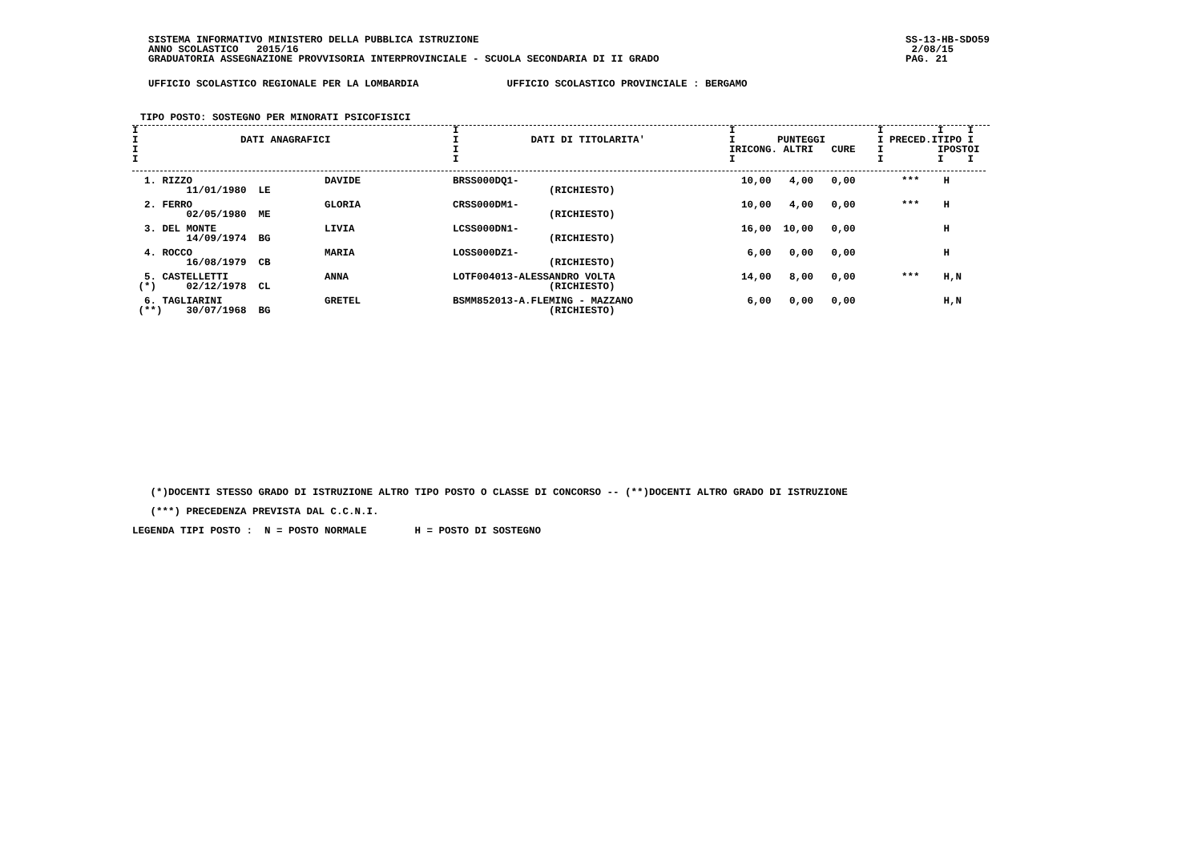SISTEMA INFORMATIVO MINISTERO DELLA PUBBLICA ISTRUZIONE
ANNO SCOLASTICO   2015/16
GRADUATORIA ASSEGNAZIONE PROVVISORIA INTERPROVINCIALE - SCUOLA SECONDARIA DI II GRADO
SS-13-HB-SDO59
 2/08/15
PAG. 21
UFFICIO SCOLASTICO REGIONALE PER LA LOMBARDIA UFFICIO SCOLASTICO PROVINCIALE : BERGAMO
TIPO POSTO: SOSTEGNO PER MINORATI PSICOFISICI
| I I DATI ANAGRAFICI I I | I I DATI DI TITOLARITA' I I | I I PUNTEGGI IRICONG. ALTRI CURE I | I I I I PRECED.ITIPO I I IPOSTOI I I I |
| --- | --- | --- | --- |
| 1. RIZZO DAVIDE 11/01/1980 LE | BRSS000DQ1- (RICHIESTO) | 10,00 4,00 0,00 | *** H |
| 2. FERRO GLORIA 02/05/1980 ME | CRSS000DM1- (RICHIESTO) | 10,00 4,00 0,00 | *** H |
| 3. DEL MONTE LIVIA 14/09/1974 BG | LCSS000DN1- (RICHIESTO) | 16,00 10,00 0,00 | H |
| 4. ROCCO MARIA 16/08/1979 CB | LOSS000DZ1- (RICHIESTO) | 6,00 0,00 0,00 | H |
| 5. CASTELLETTI ANNA (*) 02/12/1978 CL | LOTF004013-ALESSANDRO VOLTA (RICHIESTO) | 14,00 8,00 0,00 | *** H,N |
| 6. TAGLIARINI GRETEL (**) 30/07/1968 BG | BSMM852013-A.FLEMING - MAZZANO (RICHIESTO) | 6,00 0,00 0,00 | H,N |
   (*)DOCENTI STESSO GRADO DI ISTRUZIONE ALTRO TIPO POSTO O CLASSE DI CONCORSO -- (**)DOCENTI ALTRO GRADO DI ISTRUZIONE

   (***) PRECEDENZA PREVISTA DAL C.C.N.I.

LEGENDA TIPI POSTO :  N = POSTO NORMALE        H = POSTO DI SOSTEGNO